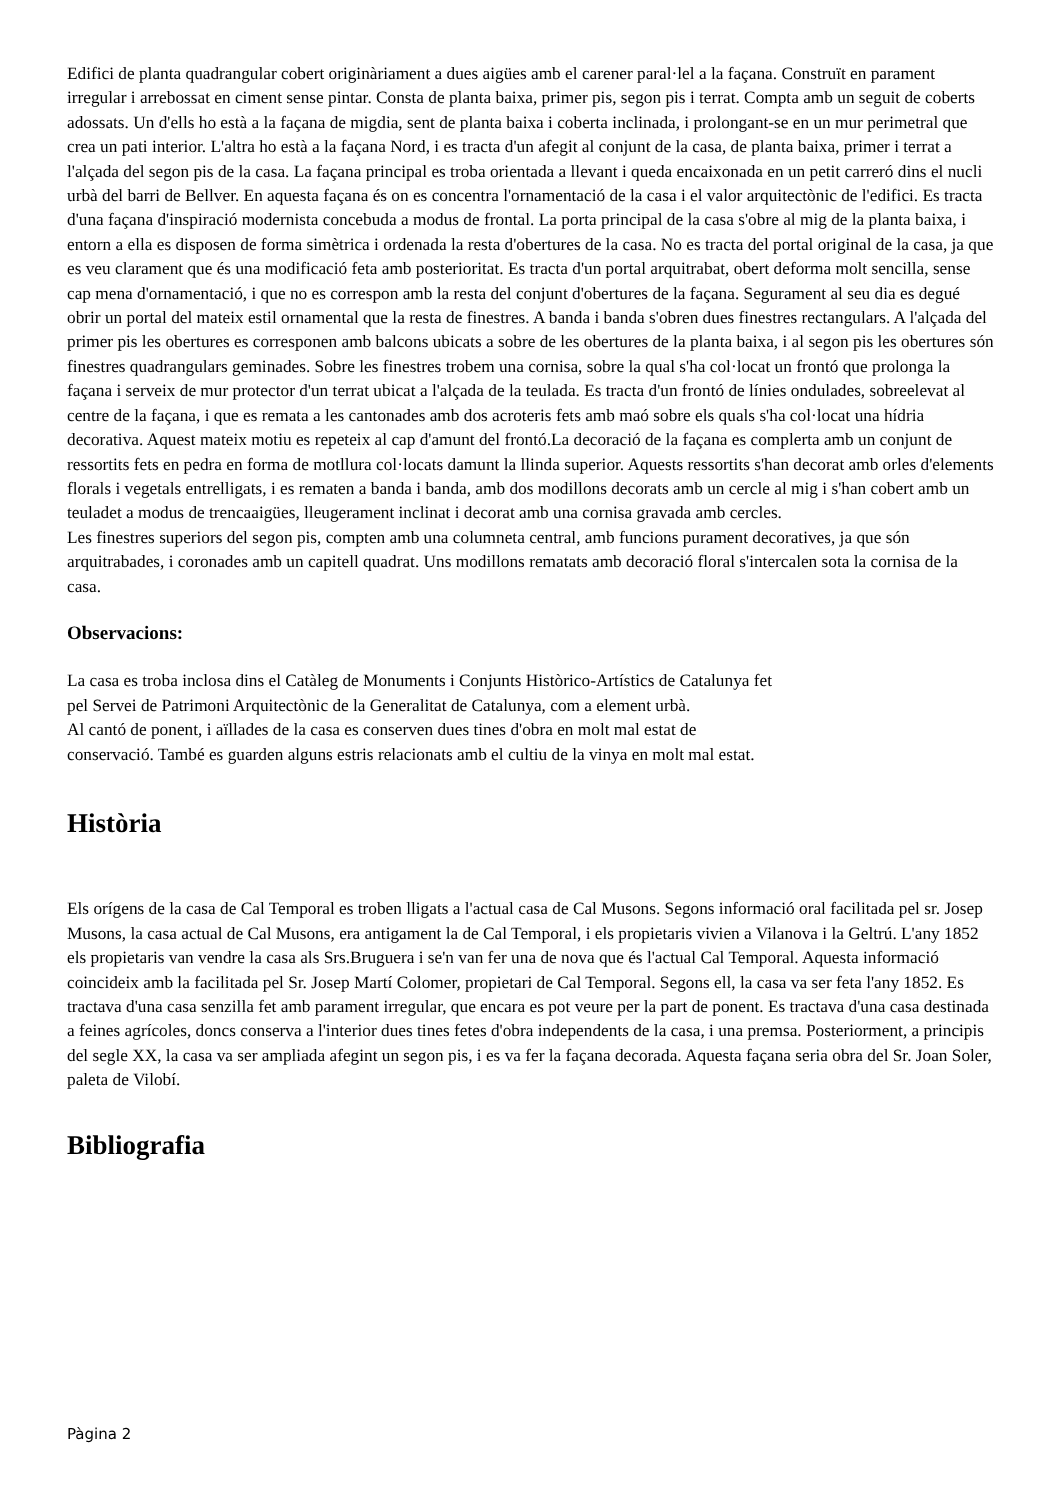Edifici de planta quadrangular cobert originàriament a dues aigües amb el carener paral·lel a la façana. Construït en parament irregular i arrebossat en ciment sense pintar. Consta de planta baixa, primer pis, segon pis i terrat. Compta amb un seguit de coberts adossats. Un d'ells ho està a la façana de migdia, sent de planta baixa i coberta inclinada, i prolongant-se en un mur perimetral que crea un pati interior. L'altra ho està a la façana Nord, i es tracta d'un afegit al conjunt de la casa, de planta baixa, primer i terrat a l'alçada del segon pis de la casa. La façana principal es troba orientada a llevant i queda encaixonada en un petit carreró dins el nucli urbà del barri de Bellver. En aquesta façana és on es concentra l'ornamentació de la casa i el valor arquitectònic de l'edifici. Es tracta d'una façana d'inspiració modernista concebuda a modus de frontal. La porta principal de la casa s'obre al mig de la planta baixa, i entorn a ella es disposen de forma simètrica i ordenada la resta d'obertures de la casa. No es tracta del portal original de la casa, ja que es veu clarament que és una modificació feta amb posterioritat. Es tracta d'un portal arquitrabat, obert deforma molt sencilla, sense cap mena d'ornamentació, i que no es correspon amb la resta del conjunt d'obertures de la façana. Segurament al seu dia es degué obrir un portal del mateix estil ornamental que la resta de finestres. A banda i banda s'obren dues finestres rectangulars. A l'alçada del primer pis les obertures es corresponen amb balcons ubicats a sobre de les obertures de la planta baixa, i al segon pis les obertures són finestres quadrangulars geminades. Sobre les finestres trobem una cornisa, sobre la qual s'ha col·locat un frontó que prolonga la façana i serveix de mur protector d'un terrat ubicat a l'alçada de la teulada. Es tracta d'un frontó de línies ondulades, sobreelevat al centre de la façana, i que es remata a les cantonades amb dos acroteris fets amb maó sobre els quals s'ha col·locat una hídria decorativa. Aquest mateix motiu es repeteix al cap d'amunt del frontó.La decoració de la façana es complerta amb un conjunt de ressortits fets en pedra en forma de motllura col·locats damunt la llinda superior. Aquests ressortits s'han decorat amb orles d'elements florals i vegetals entrelligats, i es rematen a banda i banda, amb dos modillons decorats amb un cercle al mig i s'han cobert amb un teuladet a modus de trencaaigües, lleugerament inclinat i decorat amb una cornisa gravada amb cercles.
Les finestres superiors del segon pis, compten amb una columneta central, amb funcions purament decoratives, ja que són arquitrabades, i coronades amb un capitell quadrat. Uns modillons rematats amb decoració floral s'intercalen sota la cornisa de la casa.
Observacions:
La casa es troba inclosa dins el Catàleg de Monuments i Conjunts Històrico-Artístics de Catalunya fet
pel Servei de Patrimoni Arquitectònic de la Generalitat de Catalunya, com a element urbà.
Al cantó de ponent, i aïllades de la casa es conserven dues tines d'obra en molt mal estat de
conservació. També es guarden alguns estris relacionats amb el cultiu de la vinya en molt mal estat.
Història
Els orígens de la casa de Cal Temporal es troben lligats a l'actual casa de Cal Musons. Segons informació oral facilitada pel sr. Josep Musons, la casa actual de Cal Musons, era antigament la de Cal Temporal, i els propietaris vivien a Vilanova i la Geltrú. L'any 1852 els propietaris van vendre la casa als Srs.Bruguera i se'n van fer una de nova que és l'actual Cal Temporal. Aquesta informació coincideix amb la facilitada pel Sr. Josep Martí Colomer, propietari de Cal Temporal. Segons ell, la casa va ser feta l'any 1852. Es tractava d'una casa senzilla fet amb parament irregular, que encara es pot veure per la part de ponent. Es tractava d'una casa destinada a feines agrícoles, doncs conserva a l'interior dues tines fetes d'obra independents de la casa, i una premsa. Posteriorment, a principis del segle XX, la casa va ser ampliada afegint un segon pis, i es va fer la façana decorada. Aquesta façana seria obra del Sr. Joan Soler, paleta de Vilobí.
Bibliografia
Pàgina 2